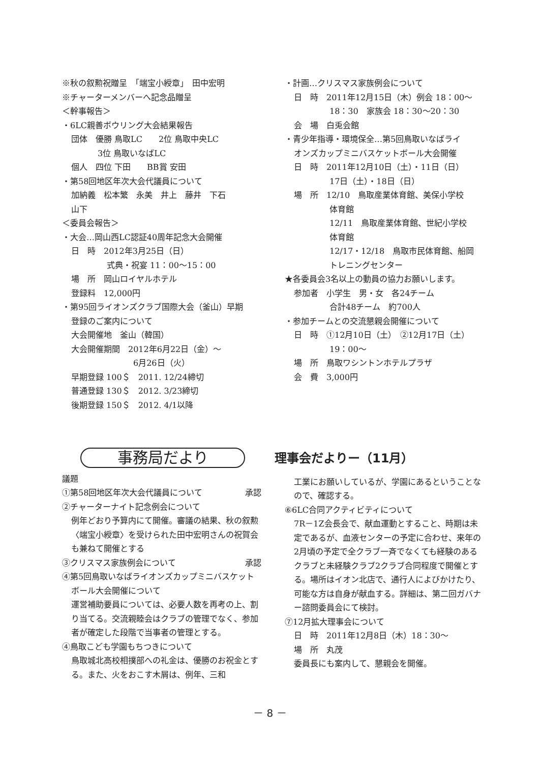※秋の叙勲祝贈呈　「端宝小綬章」　田中宏明
※チャーターメンバーへ記念品贈呈
＜幹事報告＞
・6LC親善ボウリング大会結果報告
団体　優勝 鳥取LC　　2位 鳥取中央LC
3位 鳥取いなばLC
個人　四位 下田　　BB賞 安田
・第58回地区年次大会代議員について
加納義　松本繁　永美　井上　藤井　下石
山下
＜委員会報告＞
・大会…岡山西LC認証40周年記念大会開催
日　時　2012年3月25日（日）
式典・祝宴 11：00〜15：00
場　所　岡山ロイヤルホテル
登録料　12,000円
・第95回ライオンズクラブ国際大会（釜山）早期
登録のご案内について
大会開催地　釜山（韓国）
大会開催期間　2012年6月22日（金）〜
6月26日（火）
早期登録 100＄　2011. 12/24締切
普通登録 130＄　2012. 3/23締切
後期登録 150＄　2012. 4/1以降
・計画…クリスマス家族例会について
日　時　2011年12月15日（木）例会 18：00〜
18：30　家族会 18：30〜20：30
会　場　白兎会館
・青少年指導・環境保全…第5回鳥取いなばライ
オンズカップミニバスケットボール大会開催
日　時　2011年12月10日（土）・11日（日）
17日（土）・18日（日）
場　所　12/10　鳥取産業体育館、美保小学校
体育館
12/11　鳥取産業体育館、世紀小学校
体育館
12/17・12/18　鳥取市民体育館、船岡
トレニングセンター
★各委員会3名以上の動員の協力お願いします。
参加者　小学生　男・女　各24チーム
合計48チーム　約700人
・参加チームとの交流懇親会開催について
日　時　①12月10日（土）　②12月17日（土）
19：00〜
場　所　鳥取ワシントンホテルプラザ
会　費　3,000円
事務局だより
議題
①第58回地区年次大会代議員について 承認
②チャーターナイト記念例会について
例年どおり予算内にて開催。審議の結果、秋の叙勲〈端宝小綬章〉を受けられた田中宏明さんの祝賀会も兼ねて開催とする
③クリスマス家族例会について 承認
④第5回鳥取いなばライオンズカップミニバスケット
ボール大会開催について
運営補助要員については、必要人数を再考の上、割り当てる。交流親睦会はクラブの管理でなく、参加者が確定した段階で当事者の管理とする。
④鳥取こども学園もちつきについて
鳥取城北高校相撲部への礼金は、優勝のお祝金とする。また、火をおこす木屑は、例年、三和
理事会だよりー（11月）
工業にお願いしているが、学園にあるということなので、確認する。
⑥6LC合同アクティビティについて
7R－1Z会長会で、献血運動とすること、時期は未定であるが、血液センターの予定に合わせ、来年の2月頃の予定で全クラブ一斉でなくても経験のあるクラブと未経験クラブ2クラブ合同程度で開催とする。場所はイオン北店で、通行人によびかけたり、可能な方は自身が献血する。詳細は、第二回ガバナー諮問委員会にて検討。
⑦12月拡大理事会について
日　時　2011年12月8日（木）18：30〜
場　所　丸茂
委員長にも案内して、懇親会を開催。
－ 8 －